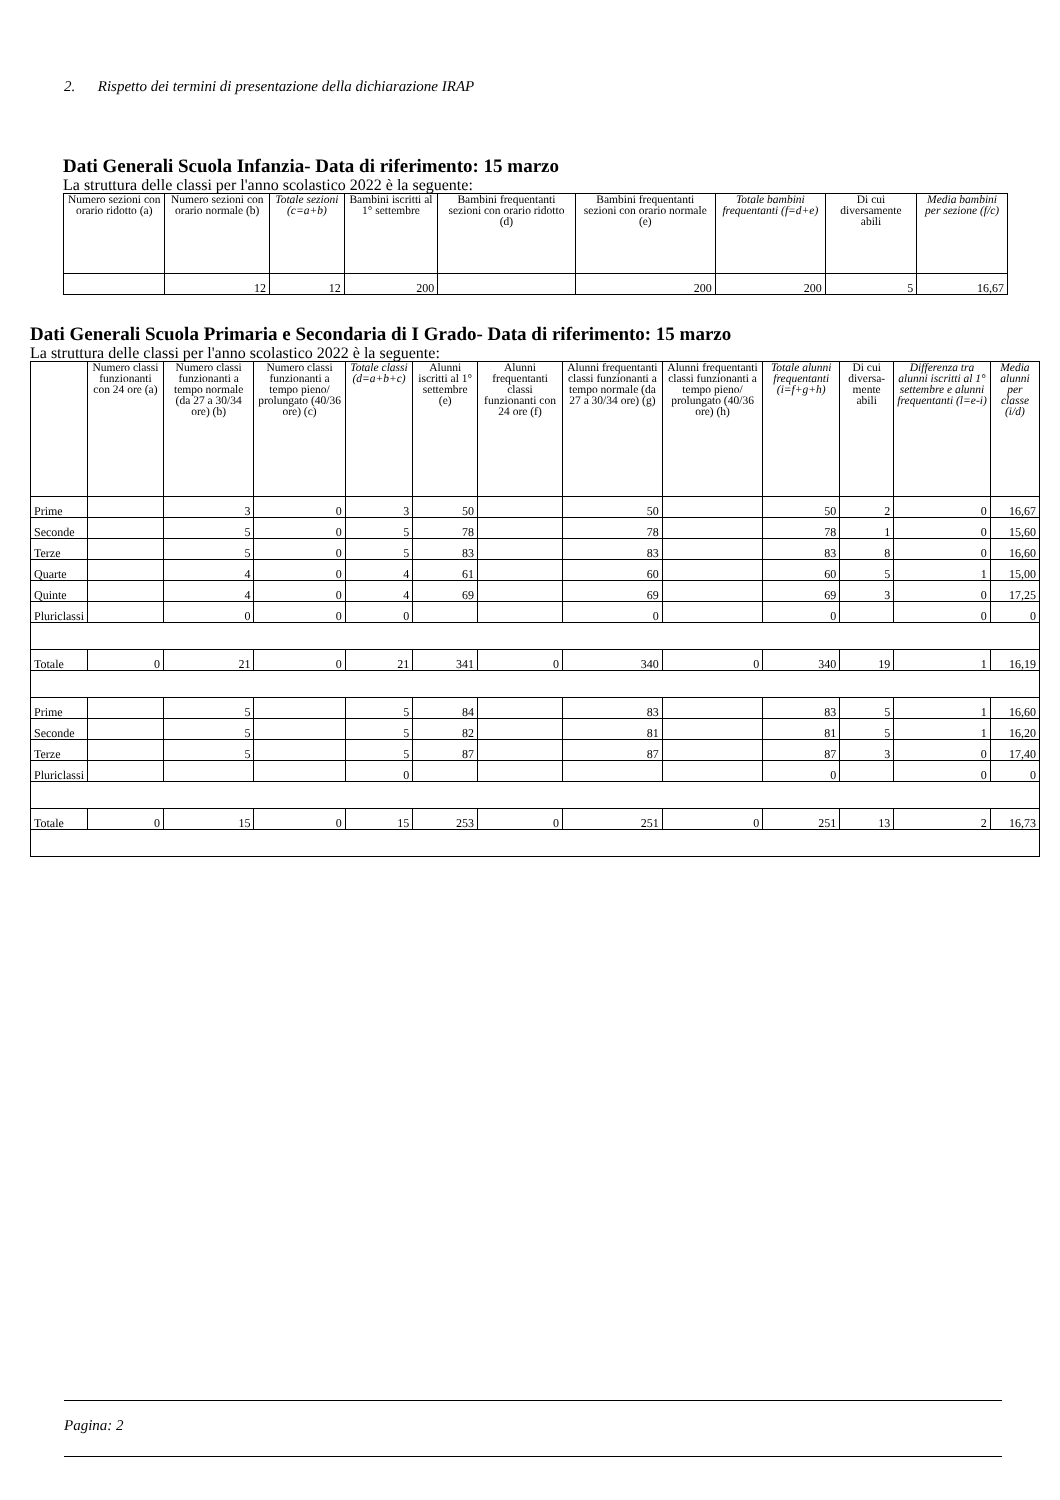2. Rispetto dei termini di presentazione della dichiarazione IRAP
Dati Generali Scuola Infanzia- Data di riferimento: 15 marzo
La struttura delle classi per l'anno scolastico 2022 è la seguente:
| Numero sezioni con orario ridotto (a) | Numero sezioni con orario normale (b) | Totale sezioni (c=a+b) | Bambini iscritti al 1° settembre | Bambini frequentanti sezioni con orario ridotto (d) | Bambini frequentanti sezioni con orario normale (e) | Totale bambini frequentanti (f=d+e) | Di cui diversamente abili | Media bambini per sezione (f/c) |
| --- | --- | --- | --- | --- | --- | --- | --- | --- |
| | 12 | 12 | 200 | | 200 | 200 | 5 | 16,67 |
Dati Generali Scuola Primaria e Secondaria di I Grado- Data di riferimento: 15 marzo
La struttura delle classi per l'anno scolastico 2022 è la seguente:
| | Numero classi funzionanti con 24 ore (a) | Numero classi funzionanti a tempo normale (da 27 a 30/34 ore) (b) | Numero classi funzionanti a tempo pieno/ prolungato (40/36 ore) (c) | Totale classi (d=a+b+c) | Alunni iscritti al 1° settembre (e) | Alunni frequentanti classi funzionanti con 24 ore (f) | Alunni frequentanti classi funzionanti a tempo normale (da 27 a 30/34 ore) (g) | Alunni frequentanti classi funzionanti a tempo pieno/ prolungato (40/36 ore) (h) | Totale alunni frequentanti (i=f+g+h) | Di cui diversa-mente abili | Differenza tra alunni iscritti al 1° settembre e alunni frequentanti (l=e-i) | Media alunni per classe (i/d) |
| --- | --- | --- | --- | --- | --- | --- | --- | --- | --- | --- | --- | --- |
| Prime | | 3 | 0 | 3 | 50 | | 50 | | 50 | 2 | 0 | 16,67 |
| Seconde | | 5 | 0 | 5 | 78 | | 78 | | 78 | 1 | 0 | 15,60 |
| Terze | | 5 | 0 | 5 | 83 | | 83 | | 83 | 8 | 0 | 16,60 |
| Quarte | | 4 | 0 | 4 | 61 | | 60 | | 60 | 5 | 1 | 15,00 |
| Quinte | | 4 | 0 | 4 | 69 | | 69 | | 69 | 3 | 0 | 17,25 |
| Pluriclassi | | 0 | 0 | 0 | | | 0 | | 0 | | 0 | 0 |
| Totale | 0 | 21 | 0 | 21 | 341 | 0 | 340 | 0 | 340 | 19 | 1 | 16,19 |
| Prime | | 5 | | 5 | 84 | | 83 | | 83 | 5 | 1 | 16,60 |
| Seconde | | 5 | | 5 | 82 | | 81 | | 81 | 5 | 1 | 16,20 |
| Terze | | 5 | | 5 | 87 | | 87 | | 87 | 3 | 0 | 17,40 |
| Pluriclassi | | | | 0 | | | | | 0 | | 0 | 0 |
| Totale | 0 | 15 | 0 | 15 | 253 | 0 | 251 | 0 | 251 | 13 | 2 | 16,73 |
Pagina: 2